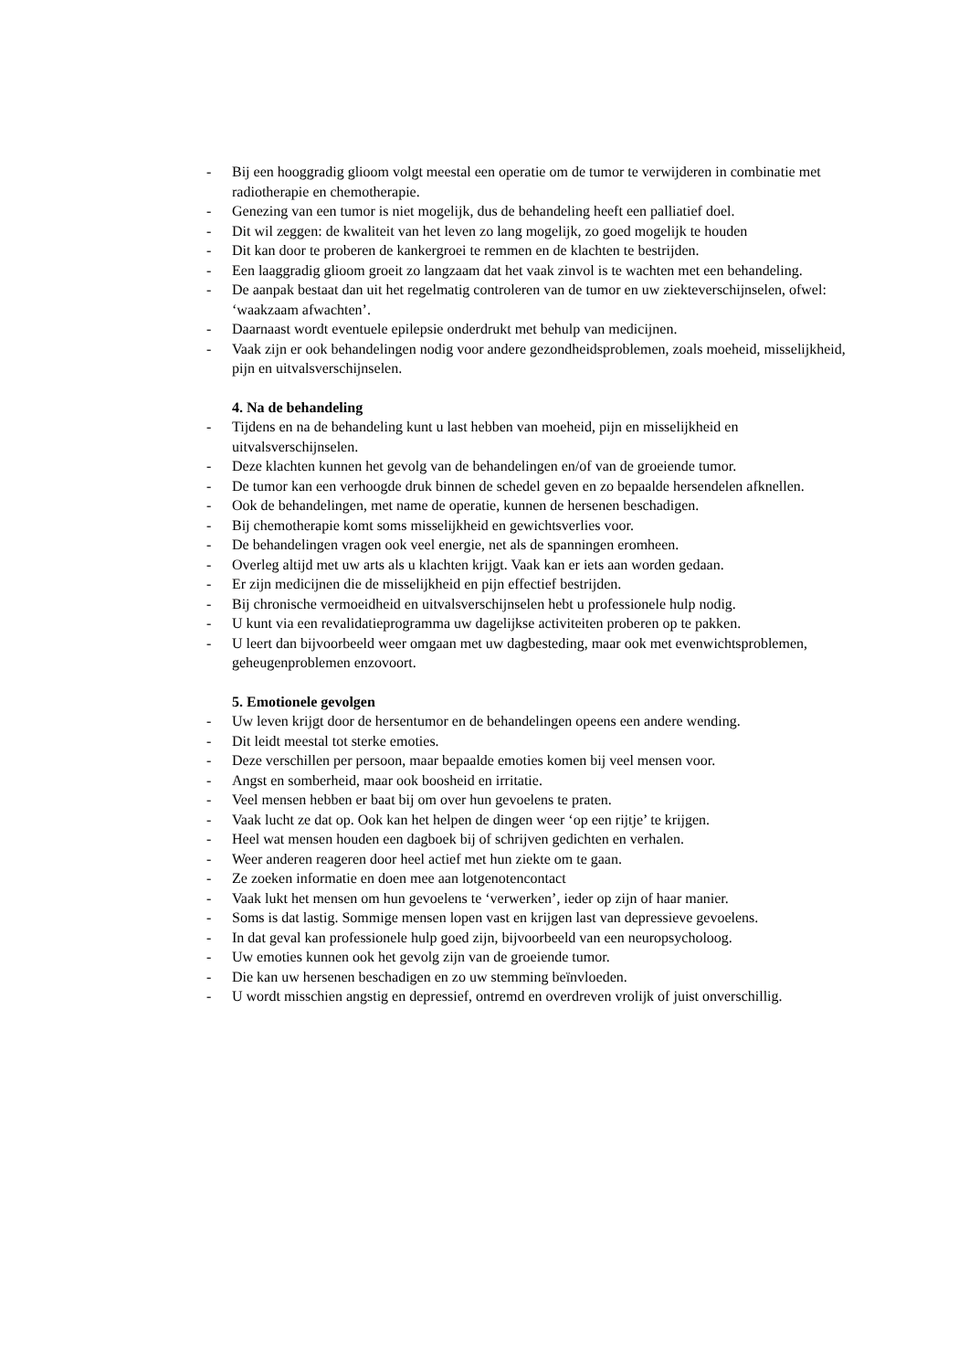- Bij een hooggradig glioom volgt meestal een operatie om de tumor te verwijderen in combinatie met radiotherapie en chemotherapie.
- Genezing van een tumor is niet mogelijk, dus de behandeling heeft een palliatief doel.
- Dit wil zeggen: de kwaliteit van het leven zo lang mogelijk, zo goed mogelijk te houden
- Dit kan door te proberen de kankergroei te remmen en de klachten te bestrijden.
- Een laaggradig glioom groeit zo langzaam dat het vaak zinvol is te wachten met een behandeling.
- De aanpak bestaat dan uit het regelmatig controleren van de tumor en uw ziekteverschijnselen, ofwel: ‘waakzaam afwachten’.
- Daarnaast wordt eventuele epilepsie onderdrukt met behulp van medicijnen.
- Vaak zijn er ook behandelingen nodig voor andere gezondheidsproblemen, zoals moeheid, misselijkheid, pijn en uitvalsverschijnselen.
4. Na de behandeling
- Tijdens en na de behandeling kunt u last hebben van moeheid, pijn en misselijkheid en uitvalsverschijnselen.
- Deze klachten kunnen het gevolg van de behandelingen en/of van de groeiende tumor.
- De tumor kan een verhoogde druk binnen de schedel geven en zo bepaalde hersendelen afknellen.
- Ook de behandelingen, met name de operatie, kunnen de hersenen beschadigen.
- Bij chemotherapie komt soms misselijkheid en gewichtsverlies voor.
- De behandelingen vragen ook veel energie, net als de spanningen eromheen.
- Overleg altijd met uw arts als u klachten krijgt. Vaak kan er iets aan worden gedaan.
- Er zijn medicijnen die de misselijkheid en pijn effectief bestrijden.
- Bij chronische vermoeidheid en uitvalsverschijnselen hebt u professionele hulp nodig.
- U kunt via een revalidatieprogramma uw dagelijkse activiteiten proberen op te pakken.
- U leert dan bijvoorbeeld weer omgaan met uw dagbesteding, maar ook met evenwichtsproblemen, geheugenproblemen enzovoort.
5. Emotionele gevolgen
- Uw leven krijgt door de hersentumor en de behandelingen opeens een andere wending.
- Dit leidt meestal tot sterke emoties.
- Deze verschillen per persoon, maar bepaalde emoties komen bij veel mensen voor.
- Angst en somberheid, maar ook boosheid en irritatie.
- Veel mensen hebben er baat bij om over hun gevoelens te praten.
- Vaak lucht ze dat op. Ook kan het helpen de dingen weer ‘op een rijtje’ te krijgen.
- Heel wat mensen houden een dagboek bij of schrijven gedichten en verhalen.
- Weer anderen reageren door heel actief met hun ziekte om te gaan.
- Ze zoeken informatie en doen mee aan lotgenotencontact
- Vaak lukt het mensen om hun gevoelens te ‘verwerken’, ieder op zijn of haar manier.
- Soms is dat lastig. Sommige mensen lopen vast en krijgen last van depressieve gevoelens.
- In dat geval kan professionele hulp goed zijn, bijvoorbeeld van een neuropsycholoog.
- Uw emoties kunnen ook het gevolg zijn van de groeiende tumor.
- Die kan uw hersenen beschadigen en zo uw stemming beïnvloeden.
- U wordt misschien angstig en depressief, ontremd en overdreven vrolijk of juist onverschillig.